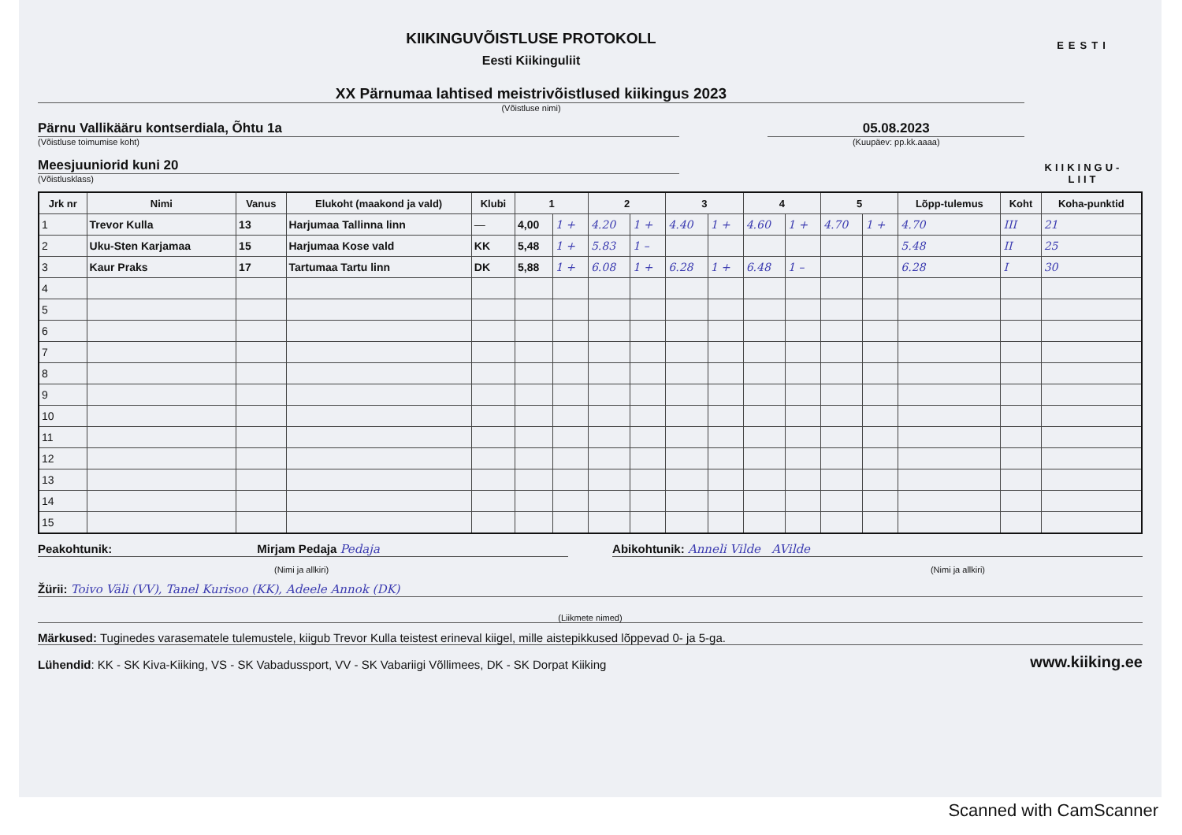KIIKINGUVÕISTLUSE PROTOKOLL
Eesti Kiikinguliit
XX Pärnumaa lahtised meistrivõistlused kiikingus 2023
(Võistluse nimi)
Pärnu Vallikääru kontserdiala, Õhtu 1a
(Võistluse toimumise koht)
05.08.2023
(Kuupäev: pp.kk.aaaa)
Meesjuuniorid kuni 20
(Võistlusklass)
EESTI
KIIKINGU-
LIIT
| Jrk nr | Nimi | Vanus | Elukoht (maakond ja vald) | Klubi | 1 | | 2 | | 3 | | 4 | | 5 | | Lõpp-tulemus | Koht | Koha-punktid |
| --- | --- | --- | --- | --- | --- | --- | --- | --- | --- | --- | --- | --- | --- | --- | --- | --- | --- |
| 1 | Trevor Kulla | 13 | Harjumaa Tallinna linn | — | 4,00 | 1 + | 4.20 | 1 + | 4.40 | 1 + | 4.60 | 1 + | 4.70 | 1 + | 4.70 | III | 21 |
| 2 | Uku-Sten Karjamaa | 15 | Harjumaa Kose vald | KK | 5,48 | 1 + | 5.83 | 1 – | | | | | | | 5.48 | II | 25 |
| 3 | Kaur Praks | 17 | Tartumaa Tartu linn | DK | 5,88 | 1 + | 6.08 | 1 + | 6.28 | 1 + | 6.48 | 1 – | | | 6.28 | I | 30 |
| 4 | | | | | | | | | | | | | | | | | |
| 5 | | | | | | | | | | | | | | | | | |
| 6 | | | | | | | | | | | | | | | | | |
| 7 | | | | | | | | | | | | | | | | | |
| 8 | | | | | | | | | | | | | | | | | |
| 9 | | | | | | | | | | | | | | | | | |
| 10 | | | | | | | | | | | | | | | | | |
| 11 | | | | | | | | | | | | | | | | | |
| 12 | | | | | | | | | | | | | | | | | |
| 13 | | | | | | | | | | | | | | | | | |
| 14 | | | | | | | | | | | | | | | | | |
| 15 | | | | | | | | | | | | | | | | | |
Peakohtunik: Mirjam Pedaja Pedaja
Abikohtunik: Anneli Vilde AVilde
(Nimi ja allkiri) (Nimi ja allkiri)
Žürii: Toivo Väli (VV), Tanel Kurisoo (KK), Adeele Annok (DK)
(Liikmete nimed)
Märkused: Tuginedes varasematele tulemustele, kiigub Trevor Kulla teistest erineval kiigel, mille aistepikkused lõppevad 0- ja 5-ga.
Lühendid: KK - SK Kiva-Kiiking, VS - SK Vabadussport, VV - SK Vabariigi Võllimees, DK - SK Dorpat Kiiking
www.kiiking.ee
Scanned with CamScanner